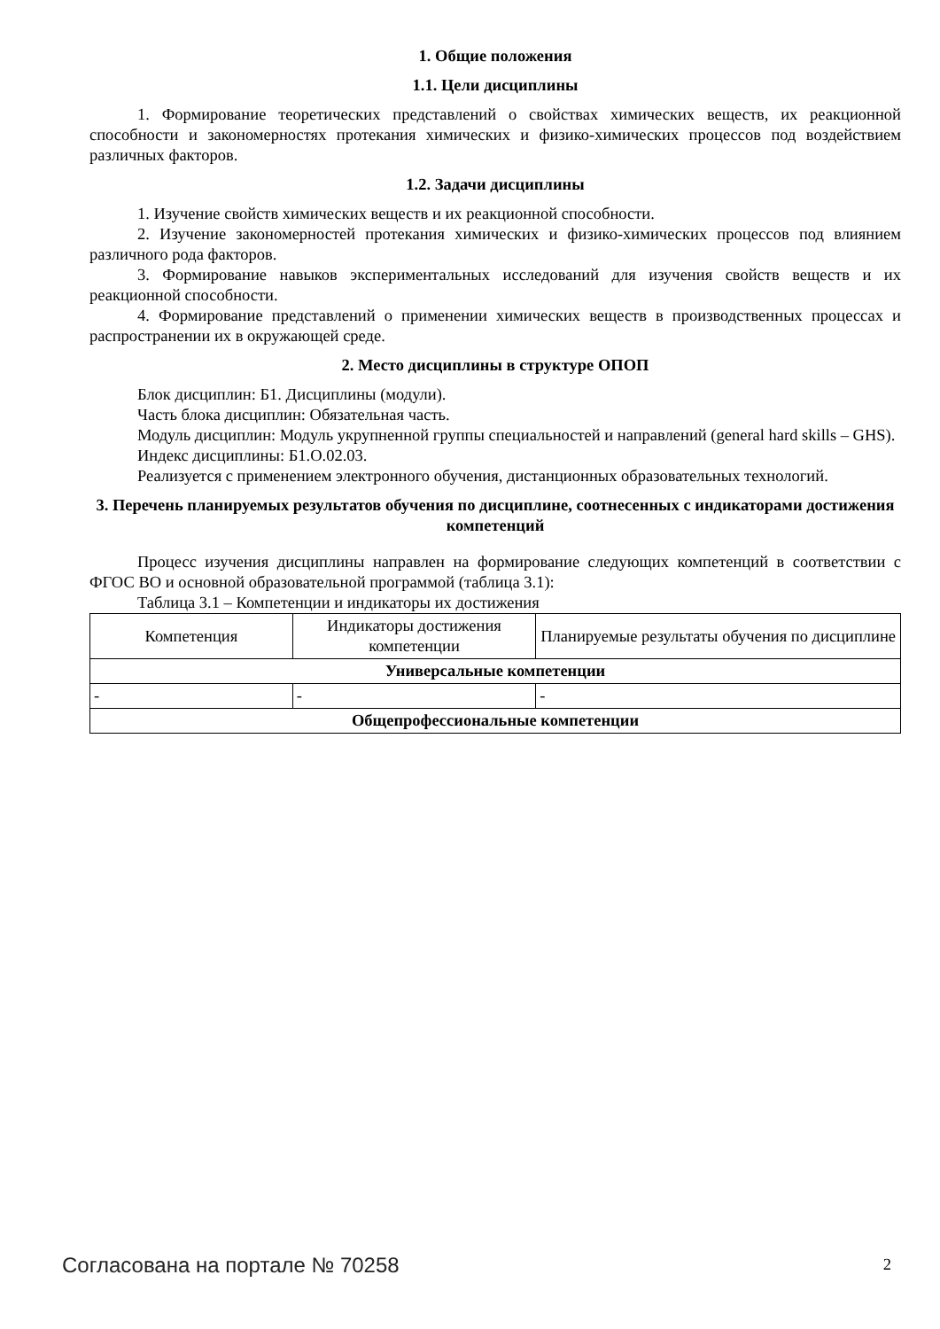1. Общие положения
1.1. Цели дисциплины
1. Формирование теоретических представлений о свойствах химических веществ, их реакционной способности и закономерностях протекания химических и физико-химических процессов под воздействием различных факторов.
1.2. Задачи дисциплины
1. Изучение свойств химических веществ и их реакционной способности.
2. Изучение закономерностей протекания химических и физико-химических процессов под влиянием различного рода факторов.
3. Формирование навыков экспериментальных исследований для изучения свойств веществ и их реакционной способности.
4. Формирование представлений о применении химических веществ в производственных процессах и распространении их в окружающей среде.
2. Место дисциплины в структуре ОПОП
Блок дисциплин: Б1. Дисциплины (модули).
Часть блока дисциплин: Обязательная часть.
Модуль дисциплин: Модуль укрупненной группы специальностей и направлений (general hard skills – GHS).
Индекс дисциплины: Б1.О.02.03.
Реализуется с применением электронного обучения, дистанционных образовательных технологий.
3. Перечень планируемых результатов обучения по дисциплине, соотнесенных с индикаторами достижения компетенций
Процесс изучения дисциплины направлен на формирование следующих компетенций в соответствии с ФГОС ВО и основной образовательной программой (таблица 3.1):
Таблица 3.1 – Компетенции и индикаторы их достижения
| Компетенция | Индикаторы достижения компетенции | Планируемые результаты обучения по дисциплине |
| --- | --- | --- |
| Универсальные компетенции | | |
| - | - | - |
| Общепрофессиональные компетенции | | |
Согласована на портале № 70258 2